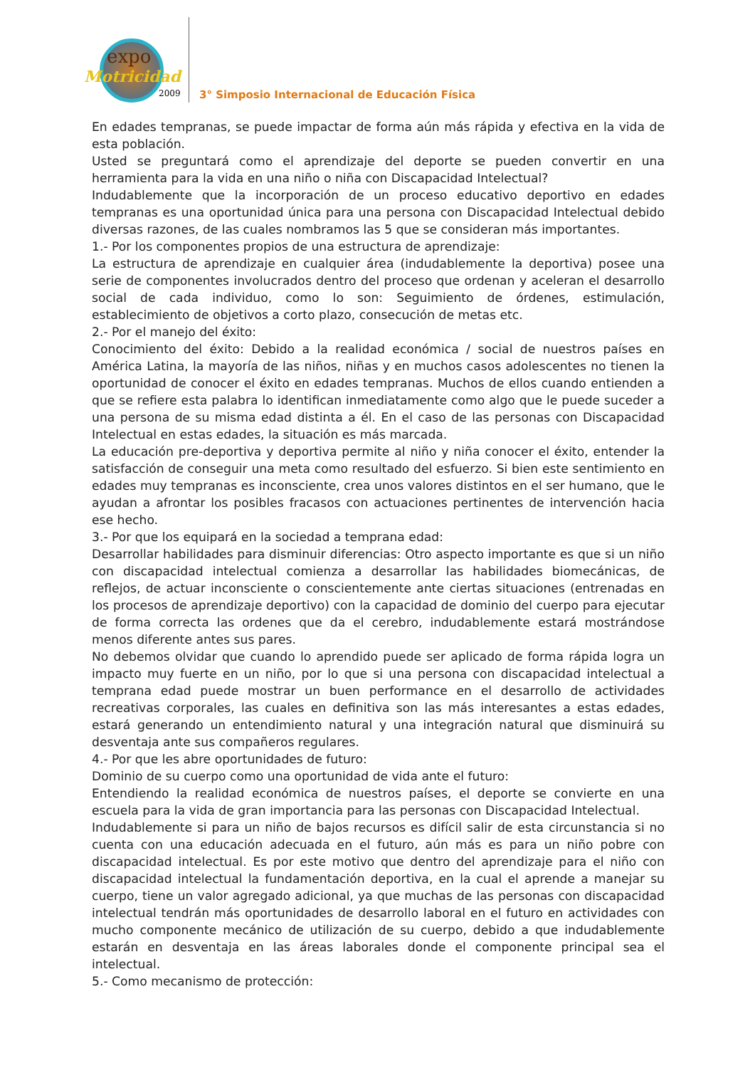expo
Motricidad
2009
3° Simposio Internacional de Educación Física
En edades tempranas, se puede impactar de forma aún más rápida y efectiva en la vida de esta población.
Usted se preguntará como el aprendizaje del deporte se pueden convertir en una herramienta para la vida en una niño o niña con Discapacidad Intelectual?
Indudablemente que la incorporación de un proceso educativo deportivo en edades tempranas es una oportunidad única para una persona con Discapacidad Intelectual debido diversas razones, de las cuales nombramos las 5 que se consideran más importantes.
1.- Por los componentes propios de una estructura de aprendizaje:
La estructura de aprendizaje en cualquier área (indudablemente la deportiva) posee una serie de componentes involucrados dentro del proceso que ordenan y aceleran el desarrollo social de cada individuo, como lo son: Seguimiento de órdenes, estimulación, establecimiento de objetivos a corto plazo, consecución de metas etc.
2.- Por el manejo del éxito:
Conocimiento del éxito: Debido a la realidad económica / social de nuestros países en América Latina, la mayoría de las niños, niñas y en muchos casos adolescentes no tienen la oportunidad de conocer el éxito en edades tempranas. Muchos de ellos cuando entienden a que se refiere esta palabra lo identifican inmediatamente como algo que le puede suceder a una persona de su misma edad distinta a él. En el caso de las personas con Discapacidad Intelectual en estas edades, la situación es más marcada.
La educación pre-deportiva y deportiva permite al niño y niña conocer el éxito, entender la satisfacción de conseguir una meta como resultado del esfuerzo. Si bien este sentimiento en edades muy tempranas es inconsciente, crea unos valores distintos en el ser humano, que le ayudan a afrontar los posibles fracasos con actuaciones pertinentes de intervención hacia ese hecho.
3.- Por que los equipará en la sociedad a temprana edad:
Desarrollar habilidades para disminuir diferencias: Otro aspecto importante es que si un niño con discapacidad intelectual comienza a desarrollar las habilidades biomecánicas, de reflejos, de actuar inconsciente o conscientemente ante ciertas situaciones (entrenadas en los procesos de aprendizaje deportivo) con la capacidad de dominio del cuerpo para ejecutar de forma correcta las ordenes que da el cerebro, indudablemente estará mostrándose menos diferente antes sus pares.
No debemos olvidar que cuando lo aprendido puede ser aplicado de forma rápida logra un impacto muy fuerte en un niño, por lo que si una persona con discapacidad intelectual a temprana edad puede mostrar un buen performance en el desarrollo de actividades recreativas corporales, las cuales en definitiva son las más interesantes a estas edades, estará generando un entendimiento natural y una integración natural que disminuirá su desventaja ante sus compañeros regulares.
4.- Por que les abre oportunidades de futuro:
Dominio de su cuerpo como una oportunidad de vida ante el futuro:
Entendiendo la realidad económica de nuestros países, el deporte se convierte en una escuela para la vida de gran importancia para las personas con Discapacidad Intelectual.
Indudablemente si para un niño de bajos recursos es difícil salir de esta circunstancia si no cuenta con una educación adecuada en el futuro, aún más es para un niño pobre con discapacidad intelectual. Es por este motivo que dentro del aprendizaje para el niño con discapacidad intelectual la fundamentación deportiva, en la cual el aprende a manejar su cuerpo, tiene un valor agregado adicional, ya que muchas de las personas con discapacidad intelectual tendrán más oportunidades de desarrollo laboral en el futuro en actividades con mucho componente mecánico de utilización de su cuerpo, debido a que indudablemente estarán en desventaja en las áreas laborales donde el componente principal sea el intelectual.
5.- Como mecanismo de protección: